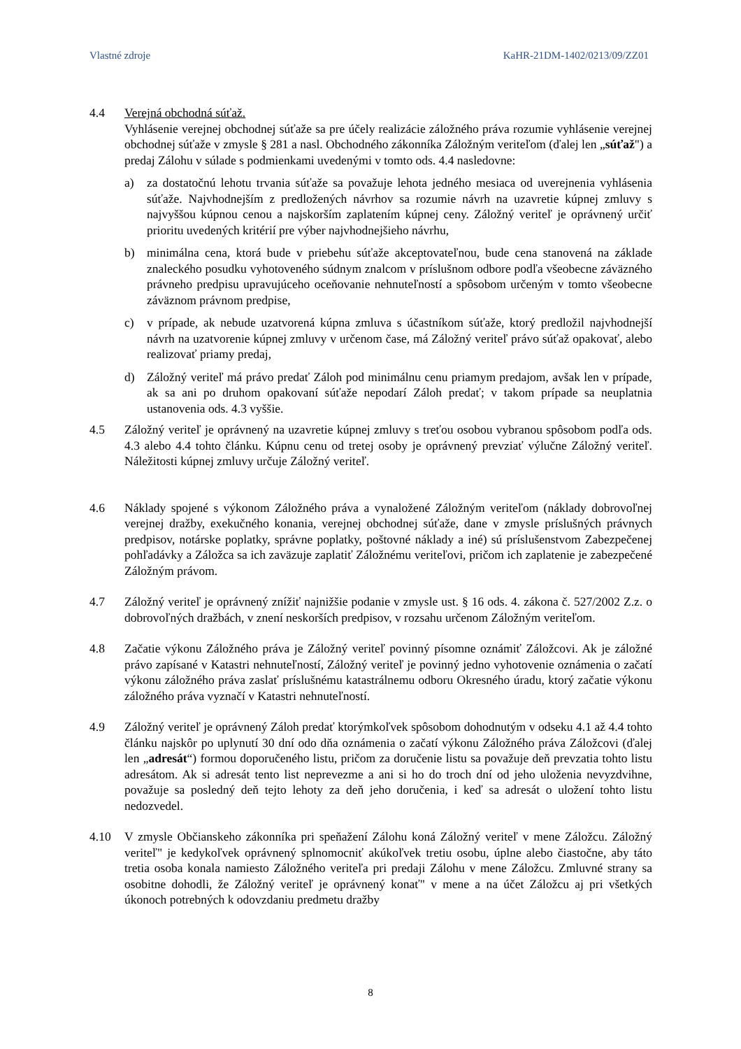Vlastné zdroje KaHR-21DM-1402/0213/09/ZZ01
4.4 Verejná obchodná súťaž.
Vyhlásenie verejnej obchodnej súťaže sa pre účely realizácie záložného práva rozumie vyhlásenie verejnej obchodnej súťaže v zmysle § 281 a nasl. Obchodného zákonníka Záložným veriteľom (ďalej len „súťaž") a predaj Zálohu v súlade s podmienkami uvedenými v tomto ods. 4.4 nasledovne:
a) za dostatočnú lehotu trvania súťaže sa považuje lehota jedného mesiaca od uverejnenia vyhlásenia súťaže. Najvhodnejším z predložených návrhov sa rozumie návrh na uzavretie kúpnej zmluvy s najvyššou kúpnou cenou a najskorším zaplatením kúpnej ceny. Záložný veriteľ je oprávnený určiť prioritu uvedených kritérií pre výber najvhodnejšieho návrhu,
b) minimálna cena, ktorá bude v priebehu súťaže akceptovateľnou, bude cena stanovená na základe znaleckého posudku vyhotoveného súdnym znalcom v príslušnom odbore podľa všeobecne záväzného právneho predpisu upravujúceho oceňovanie nehnuteľností a spôsobom určeným v tomto všeobecne záväznom právnom predpise,
c) v prípade, ak nebude uzatvorená kúpna zmluva s účastníkom súťaže, ktorý predložil najvhodnejší návrh na uzatvorenie kúpnej zmluvy v určenom čase, má Záložný veriteľ právo súťaž opakovať, alebo realizovať priamy predaj,
d) Záložný veriteľ má právo predať Záloh pod minimálnu cenu priamym predajom, avšak len v prípade, ak sa ani po druhom opakovaní súťaže nepodarí Záloh predať; v takom prípade sa neuplatnia ustanovenia ods. 4.3 vyššie.
4.5 Záložný veriteľ je oprávnený na uzavretie kúpnej zmluvy s treťou osobou vybranou spôsobom podľa ods. 4.3 alebo 4.4 tohto článku. Kúpnu cenu od tretej osoby je oprávnený prevziať výlučne Záložný veriteľ. Náležitosti kúpnej zmluvy určuje Záložný veriteľ.
4.6 Náklady spojené s výkonom Záložného práva a vynaložené Záložným veriteľom (náklady dobrovoľnej verejnej dražby, exekučného konania, verejnej obchodnej súťaže, dane v zmysle príslušných právnych predpisov, notárske poplatky, správne poplatky, poštovné náklady a iné) sú príslušenstvom Zabezpečenej pohľadávky a Záložca sa ich zaväzuje zaplatiť Záložnému veriteľovi, pričom ich zaplatenie je zabezpečené Záložným právom.
4.7 Záložný veriteľ je oprávnený znížiť najnižšie podanie v zmysle ust. § 16 ods. 4. zákona č. 527/2002 Z.z. o dobrovoľných dražbách, v znení neskorších predpisov, v rozsahu určenom Záložným veriteľom.
4.8 Začatie výkonu Záložného práva je Záložný veriteľ povinný písomne oznámiť Záložcovi. Ak je záložné právo zapísané v Katastri nehnuteľností, Záložný veriteľ je povinný jedno vyhotovenie oznámenia o začatí výkonu záložného práva zaslať príslušnému katastrálnemu odboru Okresného úradu, ktorý začatie výkonu záložného práva vyznačí v Katastri nehnuteľností.
4.9 Záložný veriteľ je oprávnený Záloh predať ktorýmkoľvek spôsobom dohodnutým v odseku 4.1 až 4.4 tohto článku najskôr po uplynutí 30 dní odo dňa oznámenia o začatí výkonu Záložného práva Záložcovi (ďalej len „adresát“) formou doporučeného listu, pričom za doručenie listu sa považuje deň prevzatia tohto listu adresátom. Ak si adresát tento list neprevezme a ani si ho do troch dní od jeho uloženia nevyzdvihne, považuje sa posledný deň tejto lehoty za deň jeho doručenia, i keď sa adresát o uložení tohto listu nedozvedel.
4.10 V zmysle Občianskeho zákonníka pri speňažení Zálohu koná Záložný veriteľ v mene Záložcu. Záložný veriteľ" je kedykoľvek oprávnený splnomocniť akúkoľvek tretiu osobu, úplne alebo čiastočne, aby táto tretia osoba konala namiesto Záložného veriteľa pri predaji Zálohu v mene Záložcu. Zmluvné strany sa osobitne dohodli, že Záložný veriteľ je oprávnený konať" v mene a na účet Záložcu aj pri všetkých úkonoch potrebných k odovzdaniu predmetu dražby
8